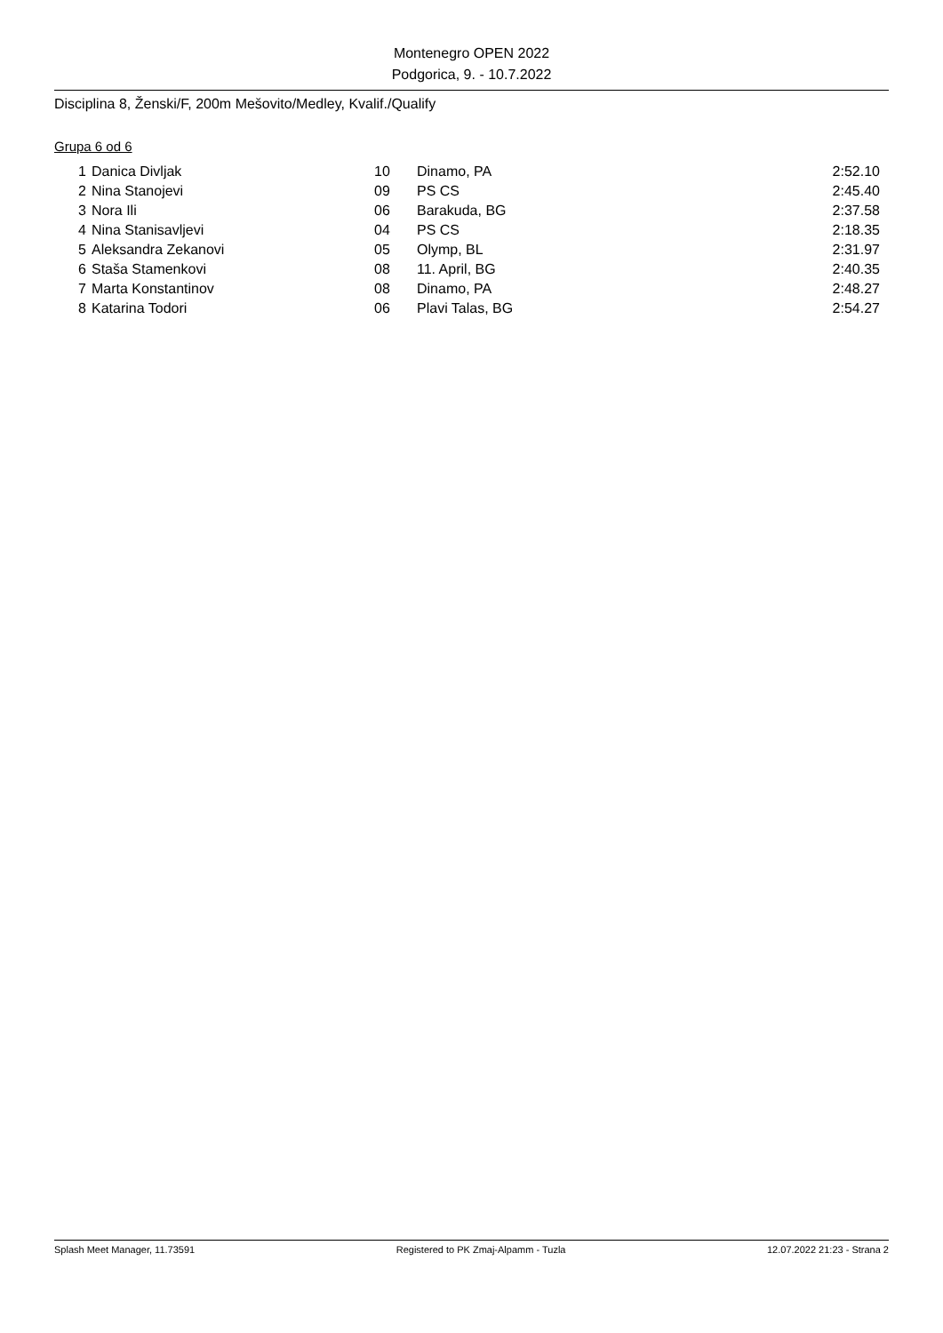Montenegro OPEN 2022
Podgorica, 9. - 10.7.2022
Disciplina 8, Ženski/F, 200m Mešovito/Medley, Kvalif./Qualify
Grupa 6 od 6
| 1 | Danica Divljak | 10 | Dinamo, PA | 2:52.10 |
| 2 | Nina Stanojevi | 09 | PS CS | 2:45.40 |
| 3 | Nora Ili | 06 | Barakuda, BG | 2:37.58 |
| 4 | Nina Stanisavljevi | 04 | PS CS | 2:18.35 |
| 5 | Aleksandra Zekanovi | 05 | Olymp, BL | 2:31.97 |
| 6 | Staša Stamenkovi | 08 | 11. April, BG | 2:40.35 |
| 7 | Marta Konstantinov | 08 | Dinamo, PA | 2:48.27 |
| 8 | Katarina Todori | 06 | Plavi Talas, BG | 2:54.27 |
Splash Meet Manager, 11.73591 Registered to PK Zmaj-Alpamm - Tuzla 12.07.2022 21:23 - Strana 2